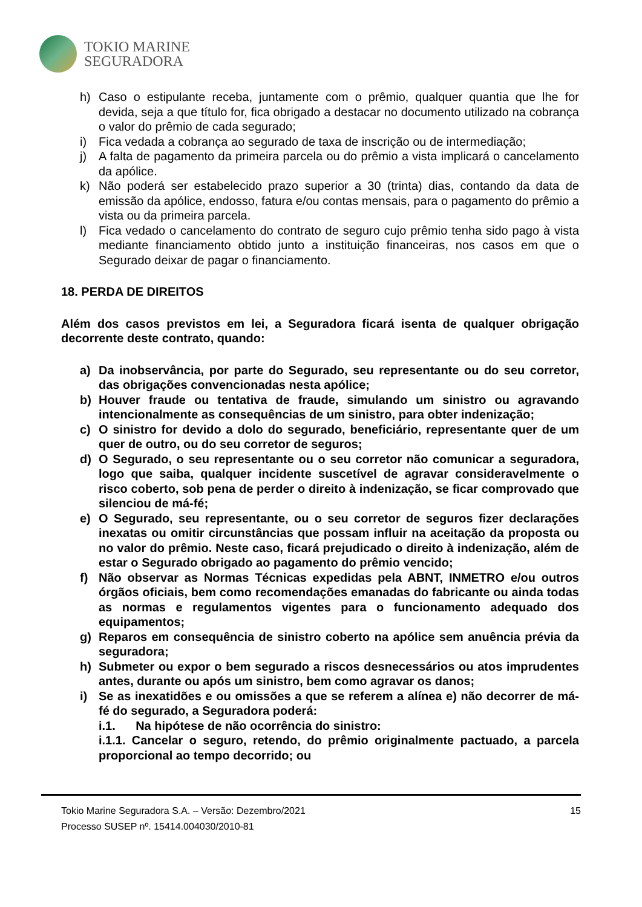TOKIO MARINE
SEGURADORA
h) Caso o estipulante receba, juntamente com o prêmio, qualquer quantia que lhe for devida, seja a que título for, fica obrigado a destacar no documento utilizado na cobrança o valor do prêmio de cada segurado;
i) Fica vedada a cobrança ao segurado de taxa de inscrição ou de intermediação;
j) A falta de pagamento da primeira parcela ou do prêmio a vista implicará o cancelamento da apólice.
k) Não poderá ser estabelecido prazo superior a 30 (trinta) dias, contando da data de emissão da apólice, endosso, fatura e/ou contas mensais, para o pagamento do prêmio a vista ou da primeira parcela.
l) Fica vedado o cancelamento do contrato de seguro cujo prêmio tenha sido pago à vista mediante financiamento obtido junto a instituição financeiras, nos casos em que o Segurado deixar de pagar o financiamento.
18. PERDA DE DIREITOS
Além dos casos previstos em lei, a Seguradora ficará isenta de qualquer obrigação decorrente deste contrato, quando:
a) Da inobservância, por parte do Segurado, seu representante ou do seu corretor, das obrigações convencionadas nesta apólice;
b) Houver fraude ou tentativa de fraude, simulando um sinistro ou agravando intencionalmente as consequências de um sinistro, para obter indenização;
c) O sinistro for devido a dolo do segurado, beneficiário, representante quer de um quer de outro, ou do seu corretor de seguros;
d) O Segurado, o seu representante ou o seu corretor não comunicar a seguradora, logo que saiba, qualquer incidente suscetível de agravar consideravelmente o risco coberto, sob pena de perder o direito à indenização, se ficar comprovado que silenciou de má-fé;
e) O Segurado, seu representante, ou o seu corretor de seguros fizer declarações inexatas ou omitir circunstâncias que possam influir na aceitação da proposta ou no valor do prêmio. Neste caso, ficará prejudicado o direito à indenização, além de estar o Segurado obrigado ao pagamento do prêmio vencido;
f) Não observar as Normas Técnicas expedidas pela ABNT, INMETRO e/ou outros órgãos oficiais, bem como recomendações emanadas do fabricante ou ainda todas as normas e regulamentos vigentes para o funcionamento adequado dos equipamentos;
g) Reparos em consequência de sinistro coberto na apólice sem anuência prévia da seguradora;
h) Submeter ou expor o bem segurado a riscos desnecessários ou atos imprudentes antes, durante ou após um sinistro, bem como agravar os danos;
i) Se as inexatidões e ou omissões a que se referem a alínea e) não decorrer de má-fé do segurado, a Seguradora poderá:
i.1. Na hipótese de não ocorrência do sinistro:
i.1.1. Cancelar o seguro, retendo, do prêmio originalmente pactuado, a parcela proporcional ao tempo decorrido; ou
Tokio Marine Seguradora S.A. – Versão: Dezembro/2021
Processo SUSEP nº. 15414.004030/2010-81
15